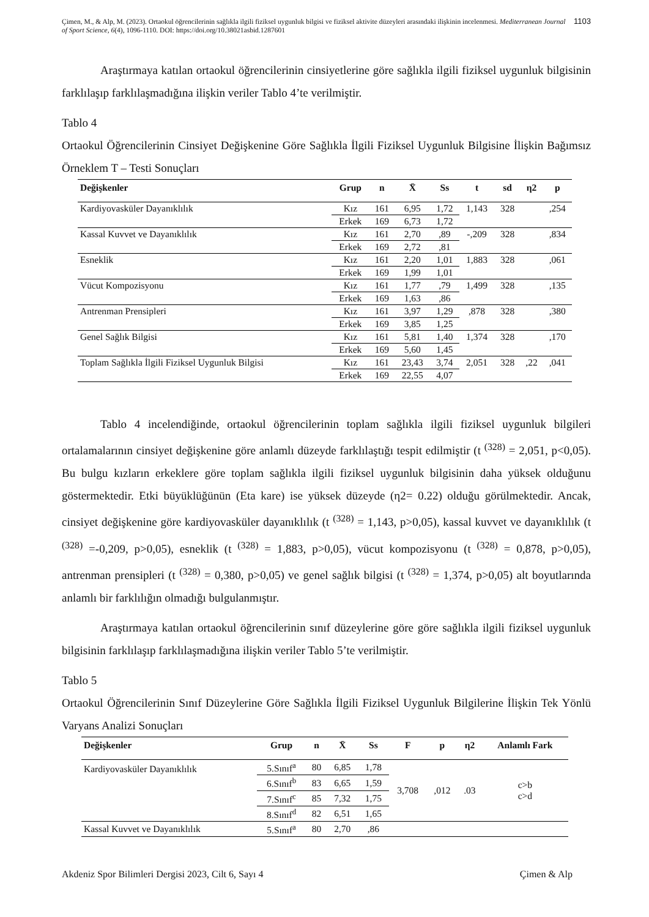Çimen, M., & Alp, M. (2023). Ortaokul öğrencilerinin sağlıkla ilgili fiziksel uygunluk bilgisi ve fiziksel aktivite düzeyleri arasındaki ilişkinin incelenmesi. Mediterranean Journal of Sport Science, 6(4), 1096-1110. DOI: https://doi.org/10.38021asbid.1287601
1103
Araştırmaya katılan ortaokul öğrencilerinin cinsiyetlerine göre sağlıkla ilgili fiziksel uygunluk bilgisinin farklılaşıp farklılaşmadığına ilişkin veriler Tablo 4’te verilmiştir.
Tablo 4
Ortaokul Öğrencilerinin Cinsiyet Değişkenine Göre Sağlıkla İlgili Fiziksel Uygunluk Bilgisine İlişkin Bağımsız Örneklem T – Testi Sonuçları
| Değişkenler | Grup | n | X̄ | Ss | t | sd | η2 | p |
| --- | --- | --- | --- | --- | --- | --- | --- | --- |
| Kardiyovasküler Dayanıklılık | Kız | 161 | 6,95 | 1,72 | 1,143 | 328 | | ,254 |
| | Erkek | 169 | 6,73 | 1,72 | | | | |
| Kassal Kuvvet ve Dayanıklılık | Kız | 161 | 2,70 | ,89 | -,209 | 328 | | ,834 |
| | Erkek | 169 | 2,72 | ,81 | | | | |
| Esneklik | Kız | 161 | 2,20 | 1,01 | 1,883 | 328 | | ,061 |
| | Erkek | 169 | 1,99 | 1,01 | | | | |
| Vücut Kompozisyonu | Kız | 161 | 1,77 | ,79 | 1,499 | 328 | | ,135 |
| | Erkek | 169 | 1,63 | ,86 | | | | |
| Antrenman Prensipleri | Kız | 161 | 3,97 | 1,29 | ,878 | 328 | | ,380 |
| | Erkek | 169 | 3,85 | 1,25 | | | | |
| Genel Sağlık Bilgisi | Kız | 161 | 5,81 | 1,40 | 1,374 | 328 | | ,170 |
| | Erkek | 169 | 5,60 | 1,45 | | | | |
| Toplam Sağlıkla İlgili Fiziksel Uygunluk Bilgisi | Kız | 161 | 23,43 | 3,74 | 2,051 | 328 | ,22 | ,041 |
| | Erkek | 169 | 22,55 | 4,07 | | | | |
Tablo 4 incelendiğinde, ortaokul öğrencilerinin toplam sağlıkla ilgili fiziksel uygunluk bilgileri ortalamalarının cinsiyet değişkenine göre anlamlı düzeyde farklılaştığı tespit edilmiştir (t <sup>(328)</sup> = 2,051, p<0,05). Bu bulgu kızların erkeklere göre toplam sağlıkla ilgili fiziksel uygunluk bilgisinin daha yüksek olduğunu göstermektedir. Etki büyüklüğünün (Eta kare) ise yüksek düzeyde (η2= 0.22) olduğu görülmektedir. Ancak, cinsiyet değişkenine göre kardiyovasküler dayanıklılık (t <sup>(328)</sup> = 1,143, p>0,05), kassal kuvvet ve dayanıklılık (t <sup>(328)</sup> =-0,209, p>0,05), esneklik (t <sup>(328)</sup> = 1,883, p>0,05), vücut kompozisyonu (t <sup>(328)</sup> = 0,878, p>0,05), antrenman prensipleri (t <sup>(328)</sup> = 0,380, p>0,05) ve genel sağlık bilgisi (t <sup>(328)</sup> = 1,374, p>0,05) alt boyutlarında anlamlı bir farklılığın olmadığı bulgulanmıştır.
Araştırmaya katılan ortaokul öğrencilerinin sınıf düzeylerine göre göre sağlıkla ilgili fiziksel uygunluk bilgisinin farklılaşıp farklılaşmadığına ilişkin veriler Tablo 5’te verilmiştir.
Tablo 5
Ortaokul Öğrencilerinin Sınıf Düzeylerine Göre Sağlıkla İlgili Fiziksel Uygunluk Bilgilerine İlişkin Tek Yönlü Varyans Analizi Sonuçları
| Değişkenler | Grup | n | X̄ | Ss | F | p | η2 | Anlamlı Fark |
| --- | --- | --- | --- | --- | --- | --- | --- | --- |
| Kardiyovasküler Dayanıklılık | 5.Sınıf<sup>a</sup> | 80 | 6,85 | 1,78 | 3,708 | ,012 | .03 | c>b c>d |
| | 6.Sınıf<sup>b</sup> | 83 | 6,65 | 1,59 | | | | |
| | 7.Sınıf<sup>c</sup> | 85 | 7,32 | 1,75 | | | | |
| | 8.Sınıf<sup>d</sup> | 82 | 6,51 | 1,65 | | | | |
| Kassal Kuvvet ve Dayanıklılık | 5.Sınıf<sup>a</sup> | 80 | 2,70 | ,86 | | | | |
Akdeniz Spor Bilimleri Dergisi 2023, Cilt 6, Sayı 4 Çimen & Alp